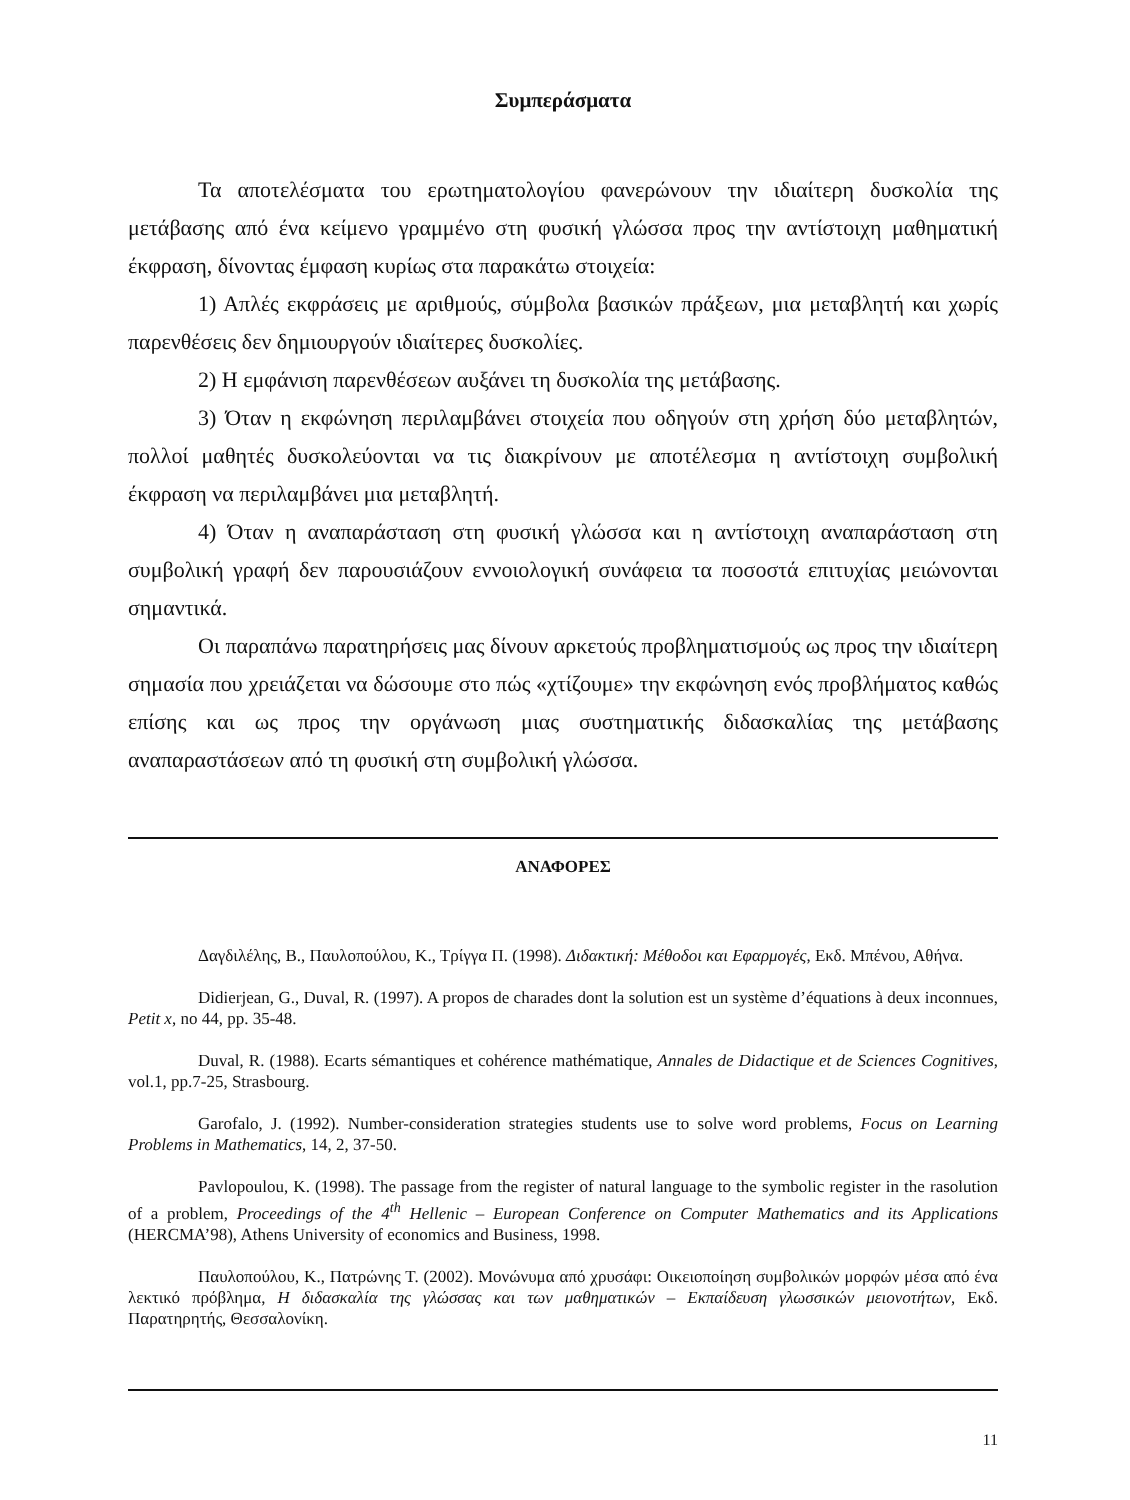Συμπεράσματα
Τα αποτελέσματα του ερωτηματολογίου φανερώνουν την ιδιαίτερη δυσκολία της μετάβασης από ένα κείμενο γραμμένο στη φυσική γλώσσα προς την αντίστοιχη μαθηματική έκφραση, δίνοντας έμφαση κυρίως στα παρακάτω στοιχεία:
1) Απλές εκφράσεις με αριθμούς, σύμβολα βασικών πράξεων, μια μεταβλητή και χωρίς παρενθέσεις δεν δημιουργούν ιδιαίτερες δυσκολίες.
2) Η εμφάνιση παρενθέσεων αυξάνει τη δυσκολία της μετάβασης.
3) Όταν η εκφώνηση περιλαμβάνει στοιχεία που οδηγούν στη χρήση δύο μεταβλητών, πολλοί μαθητές δυσκολεύονται να τις διακρίνουν με αποτέλεσμα η αντίστοιχη συμβολική έκφραση να περιλαμβάνει μια μεταβλητή.
4) Όταν η αναπαράσταση στη φυσική γλώσσα και η αντίστοιχη αναπαράσταση στη συμβολική γραφή δεν παρουσιάζουν εννοιολογική συνάφεια τα ποσοστά επιτυχίας μειώνονται σημαντικά.
Οι παραπάνω παρατηρήσεις μας δίνουν αρκετούς προβληματισμούς ως προς την ιδιαίτερη σημασία που χρειάζεται να δώσουμε στο πώς «χτίζουμε» την εκφώνηση ενός προβλήματος καθώς επίσης και ως προς την οργάνωση μιας συστηματικής διδασκαλίας της μετάβασης αναπαραστάσεων από τη φυσική στη συμβολική γλώσσα.
ΑΝΑΦΟΡΕΣ
Δαγδιλέλης, Β., Παυλοπούλου, Κ., Τρίγγα Π. (1998). Διδακτική: Μέθοδοι και Εφαρμογές, Εκδ. Μπένου, Αθήνα.
Didierjean, G., Duval, R. (1997). A propos de charades dont la solution est un système d’équations à deux inconnues, Petit x, no 44, pp. 35-48.
Duval, R. (1988). Ecarts sémantiques et cohérence mathématique, Annales de Didactique et de Sciences Cognitives, vol.1, pp.7-25, Strasbourg.
Garofalo, J. (1992). Number-consideration strategies students use to solve word problems, Focus on Learning Problems in Mathematics, 14, 2, 37-50.
Pavlopoulou, K. (1998). The passage from the register of natural language to the symbolic register in the rasolution of a problem, Proceedings of the 4<sup>th</sup> Hellenic – European Conference on Computer Mathematics and its Applications (HERCMA’98), Athens University of economics and Business, 1998.
Παυλοπούλου, Κ., Πατρώνης Τ. (2002). Μονώνυμα από χρυσάφι: Οικειοποίηση συμβολικών μορφών μέσα από ένα λεκτικό πρόβλημα, Η διδασκαλία της γλώσσας και των μαθηματικών – Εκπαίδευση γλωσσικών μειονοτήτων, Εκδ. Παρατηρητής, Θεσσαλονίκη.
11